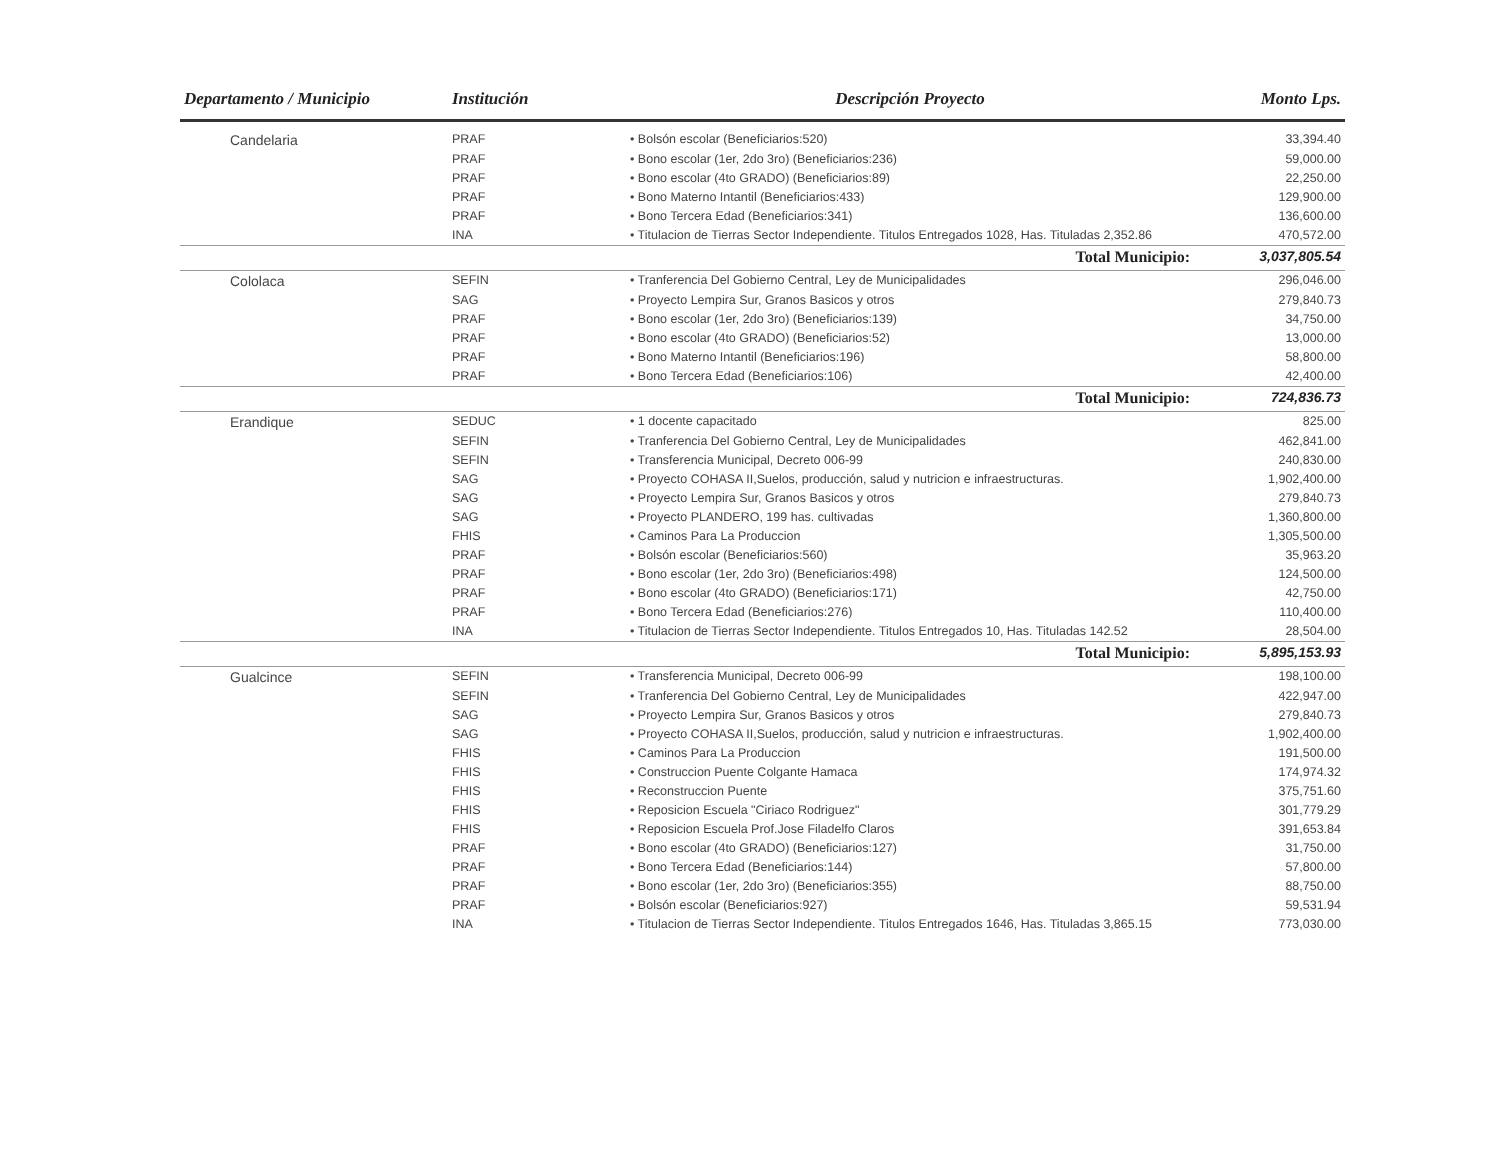| Departamento / Municipio | Institución | Descripción Proyecto | Monto Lps. |
| --- | --- | --- | --- |
| Candelaria | PRAF | • Bolsón escolar (Beneficiarios:520) | 33,394.40 |
| | PRAF | • Bono escolar (1er, 2do 3ro) (Beneficiarios:236) | 59,000.00 |
| | PRAF | • Bono escolar (4to GRADO) (Beneficiarios:89) | 22,250.00 |
| | PRAF | • Bono Materno Intantil (Beneficiarios:433) | 129,900.00 |
| | PRAF | • Bono Tercera Edad (Beneficiarios:341) | 136,600.00 |
| | INA | • Titulacion de Tierras Sector Independiente. Titulos Entregados 1028, Has. Tituladas 2,352.86 | 470,572.00 |
| | | Total Municipio: | 3,037,805.54 |
| Cololaca | SEFIN | • Tranferencia Del Gobierno Central, Ley de Municipalidades | 296,046.00 |
| | SAG | • Proyecto Lempira Sur, Granos Basicos y otros | 279,840.73 |
| | PRAF | • Bono escolar (1er, 2do 3ro) (Beneficiarios:139) | 34,750.00 |
| | PRAF | • Bono escolar (4to GRADO) (Beneficiarios:52) | 13,000.00 |
| | PRAF | • Bono Materno Intantil (Beneficiarios:196) | 58,800.00 |
| | PRAF | • Bono Tercera Edad (Beneficiarios:106) | 42,400.00 |
| | | Total Municipio: | 724,836.73 |
| Erandique | SEDUC | • 1 docente capacitado | 825.00 |
| | SEFIN | • Tranferencia Del Gobierno Central, Ley de Municipalidades | 462,841.00 |
| | SEFIN | • Transferencia Municipal, Decreto 006-99 | 240,830.00 |
| | SAG | • Proyecto COHASA II,Suelos, producción, salud y nutricion e infraestructuras. | 1,902,400.00 |
| | SAG | • Proyecto Lempira Sur, Granos Basicos y otros | 279,840.73 |
| | SAG | • Proyecto PLANDERO, 199 has. cultivadas | 1,360,800.00 |
| | FHIS | • Caminos Para La Produccion | 1,305,500.00 |
| | PRAF | • Bolsón escolar (Beneficiarios:560) | 35,963.20 |
| | PRAF | • Bono escolar (1er, 2do 3ro) (Beneficiarios:498) | 124,500.00 |
| | PRAF | • Bono escolar (4to GRADO) (Beneficiarios:171) | 42,750.00 |
| | PRAF | • Bono Tercera Edad (Beneficiarios:276) | 110,400.00 |
| | INA | • Titulacion de Tierras Sector Independiente. Titulos Entregados 10, Has. Tituladas 142.52 | 28,504.00 |
| | | Total Municipio: | 5,895,153.93 |
| Gualcince | SEFIN | • Transferencia Municipal, Decreto 006-99 | 198,100.00 |
| | SEFIN | • Tranferencia Del Gobierno Central, Ley de Municipalidades | 422,947.00 |
| | SAG | • Proyecto Lempira Sur, Granos Basicos y otros | 279,840.73 |
| | SAG | • Proyecto COHASA II,Suelos, producción, salud y nutricion e infraestructuras. | 1,902,400.00 |
| | FHIS | • Caminos Para La Produccion | 191,500.00 |
| | FHIS | • Construccion Puente Colgante Hamaca | 174,974.32 |
| | FHIS | • Reconstruccion Puente | 375,751.60 |
| | FHIS | • Reposicion Escuela "Ciriaco Rodriguez" | 301,779.29 |
| | FHIS | • Reposicion Escuela Prof.Jose Filadelfo Claros | 391,653.84 |
| | PRAF | • Bono escolar (4to GRADO) (Beneficiarios:127) | 31,750.00 |
| | PRAF | • Bono Tercera Edad (Beneficiarios:144) | 57,800.00 |
| | PRAF | • Bono escolar (1er, 2do 3ro) (Beneficiarios:355) | 88,750.00 |
| | PRAF | • Bolsón escolar (Beneficiarios:927) | 59,531.94 |
| | INA | • Titulacion de Tierras Sector Independiente. Titulos Entregados 1646, Has. Tituladas 3,865.15 | 773,030.00 |